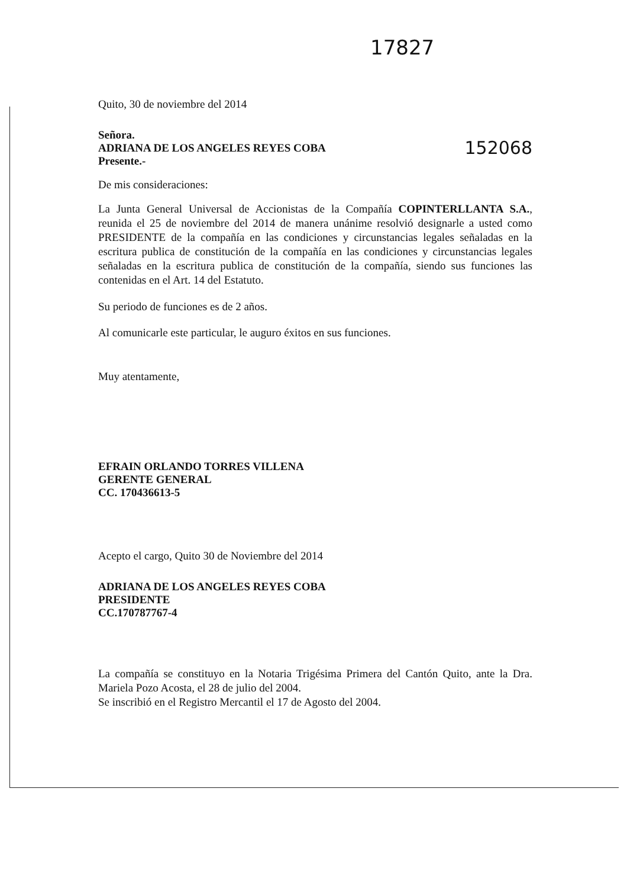17827
Quito, 30 de noviembre del 2014
Señora.
ADRIANA DE LOS ANGELES REYES COBA
Presente.-
152068
De mis consideraciones:
La Junta General Universal de Accionistas de la Compañía COPINTERLLANTA S.A., reunida el 25 de noviembre del 2014 de manera unánime resolvió designarle a usted como PRESIDENTE de la compañía en las condiciones y circunstancias legales señaladas en la escritura publica de constitución de la compañía en las condiciones y circunstancias legales señaladas en la escritura publica de constitución de la compañía, siendo sus funciones las contenidas en el Art. 14 del Estatuto.
Su periodo de funciones es de 2 años.
Al comunicarle este particular, le auguro éxitos en sus funciones.
Muy atentamente,
EFRAIN ORLANDO TORRES VILLENA
GERENTE GENERAL
CC. 170436613-5
Acepto el cargo, Quito 30 de Noviembre del 2014
ADRIANA DE LOS ANGELES REYES COBA
PRESIDENTE
CC.170787767-4
La compañía se constituyo en la Notaria Trigésima Primera del Cantón Quito, ante la Dra. Mariela Pozo Acosta, el 28 de julio del 2004.
Se inscribió en el Registro Mercantil el 17 de Agosto del 2004.